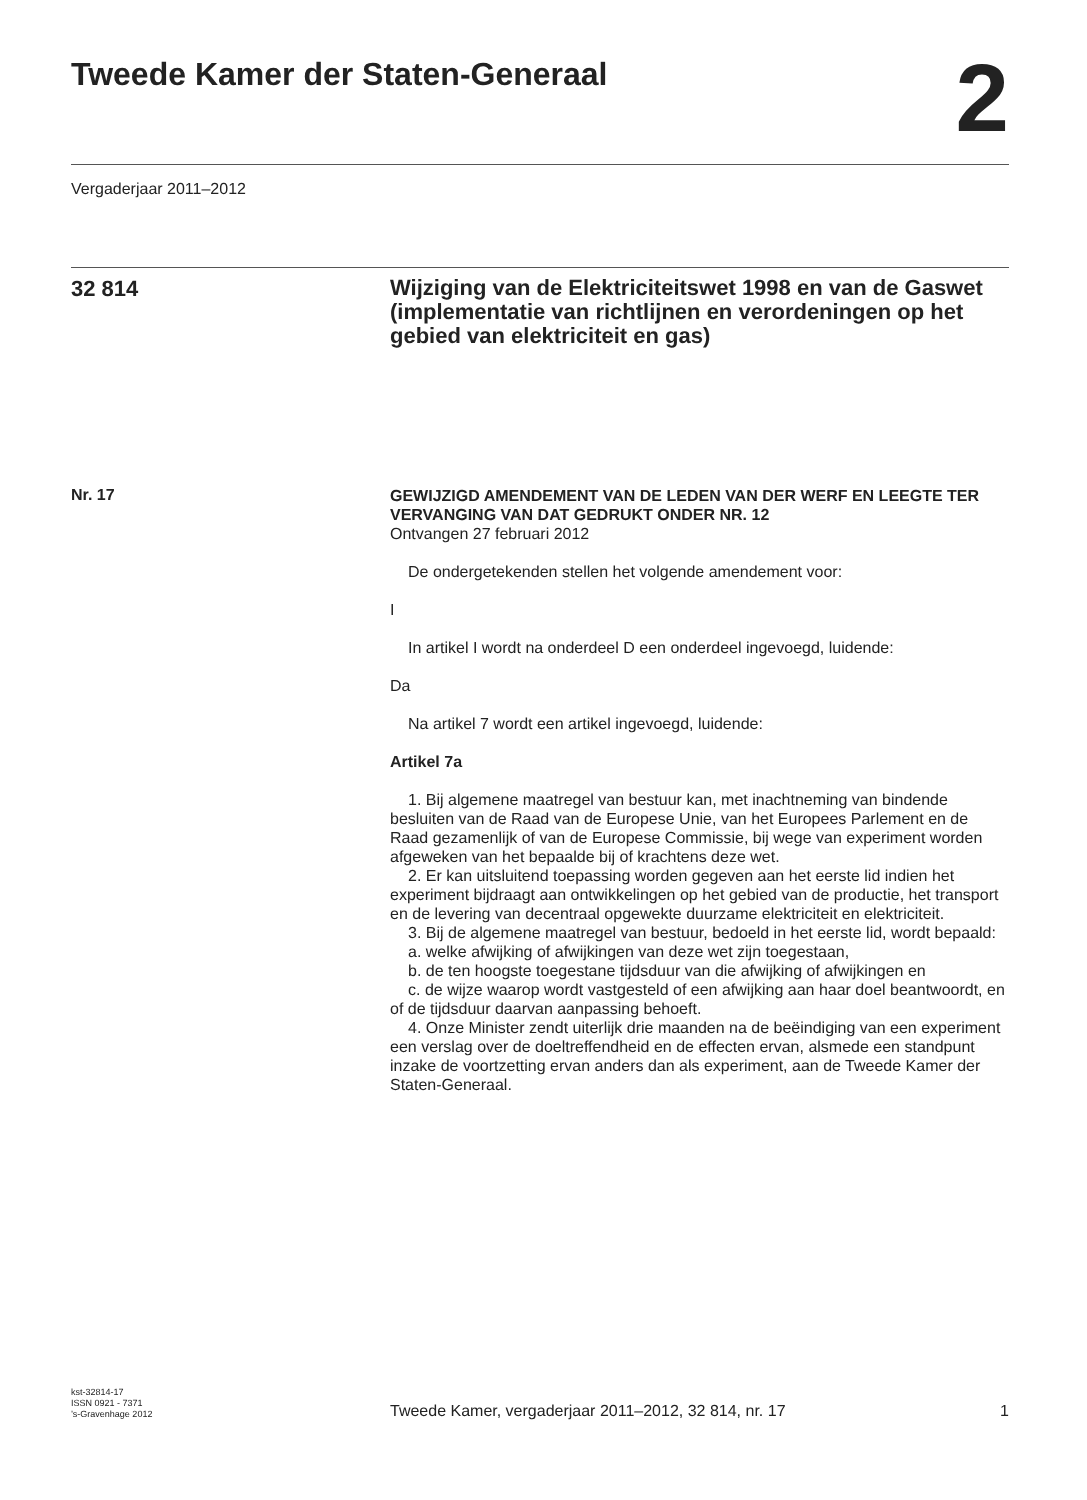Tweede Kamer der Staten-Generaal
2
Vergaderjaar 2011–2012
32 814
Wijziging van de Elektriciteitswet 1998 en van de Gaswet (implementatie van richtlijnen en verordeningen op het gebied van elektriciteit en gas)
Nr. 17
GEWIJZIGD AMENDEMENT VAN DE LEDEN VAN DER WERF EN LEEGTE TER VERVANGING VAN DAT GEDRUKT ONDER NR. 12
Ontvangen 27 februari 2012
De ondergetekenden stellen het volgende amendement voor:
I
In artikel I wordt na onderdeel D een onderdeel ingevoegd, luidende:
Da
Na artikel 7 wordt een artikel ingevoegd, luidende:
Artikel 7a
1. Bij algemene maatregel van bestuur kan, met inachtneming van bindende besluiten van de Raad van de Europese Unie, van het Europees Parlement en de Raad gezamenlijk of van de Europese Commissie, bij wege van experiment worden afgeweken van het bepaalde bij of krachtens deze wet.
2. Er kan uitsluitend toepassing worden gegeven aan het eerste lid indien het experiment bijdraagt aan ontwikkelingen op het gebied van de productie, het transport en de levering van decentraal opgewekte duurzame elektriciteit en elektriciteit.
3. Bij de algemene maatregel van bestuur, bedoeld in het eerste lid, wordt bepaald:
a. welke afwijking of afwijkingen van deze wet zijn toegestaan,
b. de ten hoogste toegestane tijdsduur van die afwijking of afwijkingen en
c. de wijze waarop wordt vastgesteld of een afwijking aan haar doel beantwoordt, en of de tijdsduur daarvan aanpassing behoeft.
4. Onze Minister zendt uiterlijk drie maanden na de beëindiging van een experiment een verslag over de doeltreffendheid en de effecten ervan, alsmede een standpunt inzake de voortzetting ervan anders dan als experiment, aan de Tweede Kamer der Staten-Generaal.
kst-32814-17
ISSN 0921 - 7371
’s-Gravenhage 2012
Tweede Kamer, vergaderjaar 2011–2012, 32 814, nr. 17
1